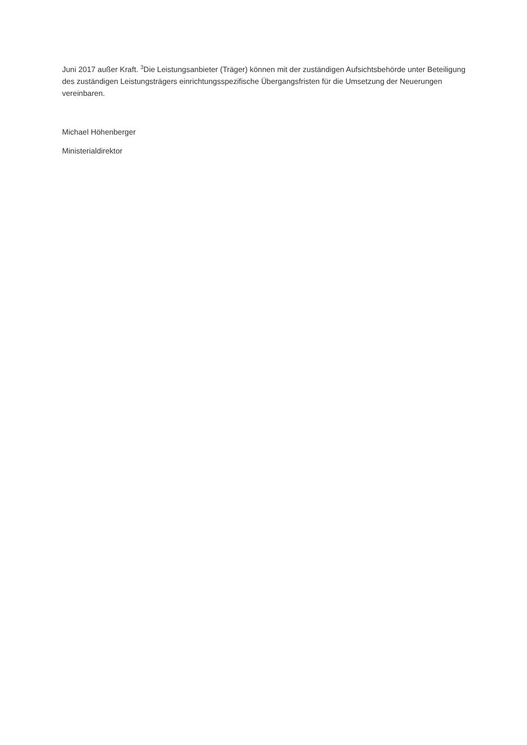Juni 2017 außer Kraft. <sup>3</sup>Die Leistungsanbieter (Träger) können mit der zuständigen Aufsichtsbehörde unter Beteiligung des zuständigen Leistungsträgers einrichtungsspezifische Übergangsfristen für die Umsetzung der Neuerungen vereinbaren.
Michael Höhenberger
Ministerialdirektor